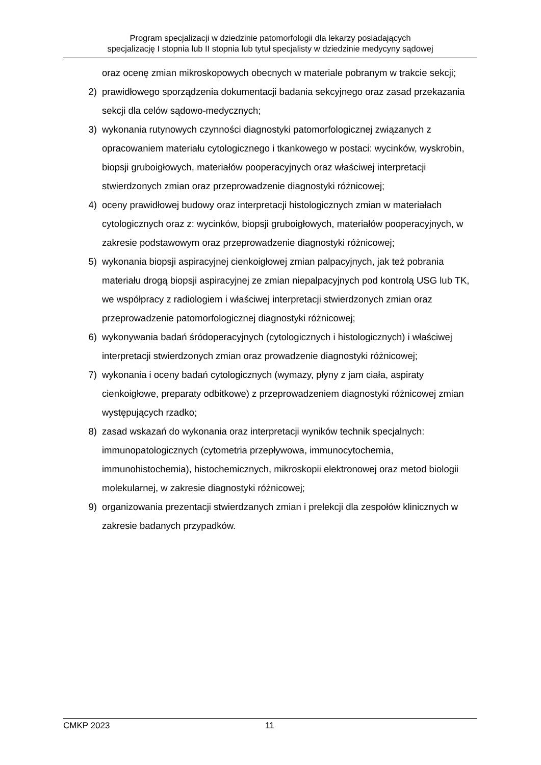Program specjalizacji w dziedzinie patomorfologii dla lekarzy posiadających
specjalizację I stopnia lub II stopnia lub tytuł specjalisty w dziedzinie medycyny sądowej
oraz ocenę zmian mikroskopowych obecnych w materiale pobranym w trakcie sekcji;
2) prawidłowego sporządzenia dokumentacji badania sekcyjnego oraz zasad przekazania sekcji dla celów sądowo-medycznych;
3) wykonania rutynowych czynności diagnostyki patomorfologicznej związanych z opracowaniem materiału cytologicznego i tkankowego w postaci: wycinków, wyskrobin, biopsji gruboigłowych, materiałów pooperacyjnych oraz właściwej interpretacji stwierdzonych zmian oraz przeprowadzenie diagnostyki różnicowej;
4) oceny prawidłowej budowy oraz interpretacji histologicznych zmian w materiałach cytologicznych oraz z: wycinków, biopsji gruboigłowych, materiałów pooperacyjnych, w zakresie podstawowym oraz przeprowadzenie diagnostyki różnicowej;
5) wykonania biopsji aspiracyjnej cienkoigłowej zmian palpacyjnych, jak też pobrania materiału drogą biopsji aspiracyjnej ze zmian niepalpacyjnych pod kontrolą USG lub TK, we współpracy z radiologiem i właściwej interpretacji stwierdzonych zmian oraz przeprowadzenie patomorfologicznej diagnostyki różnicowej;
6) wykonywania badań śródoperacyjnych (cytologicznych i histologicznych) i właściwej interpretacji stwierdzonych zmian oraz prowadzenie diagnostyki różnicowej;
7) wykonania i oceny badań cytologicznych (wymazy, płyny z jam ciała, aspiraty cienkoigłowe, preparaty odbitkowe) z przeprowadzeniem diagnostyki różnicowej zmian występujących rzadko;
8) zasad wskazań do wykonania oraz interpretacji wyników technik specjalnych: immunopatologicznych (cytometria przepływowa, immunocytochemia, immunohistochemia), histochemicznych, mikroskopii elektronowej oraz metod biologii molekularnej, w zakresie diagnostyki różnicowej;
9) organizowania prezentacji stwierdzanych zmian i prelekcji dla zespołów klinicznych w zakresie badanych przypadków.
CMKP 2023 11